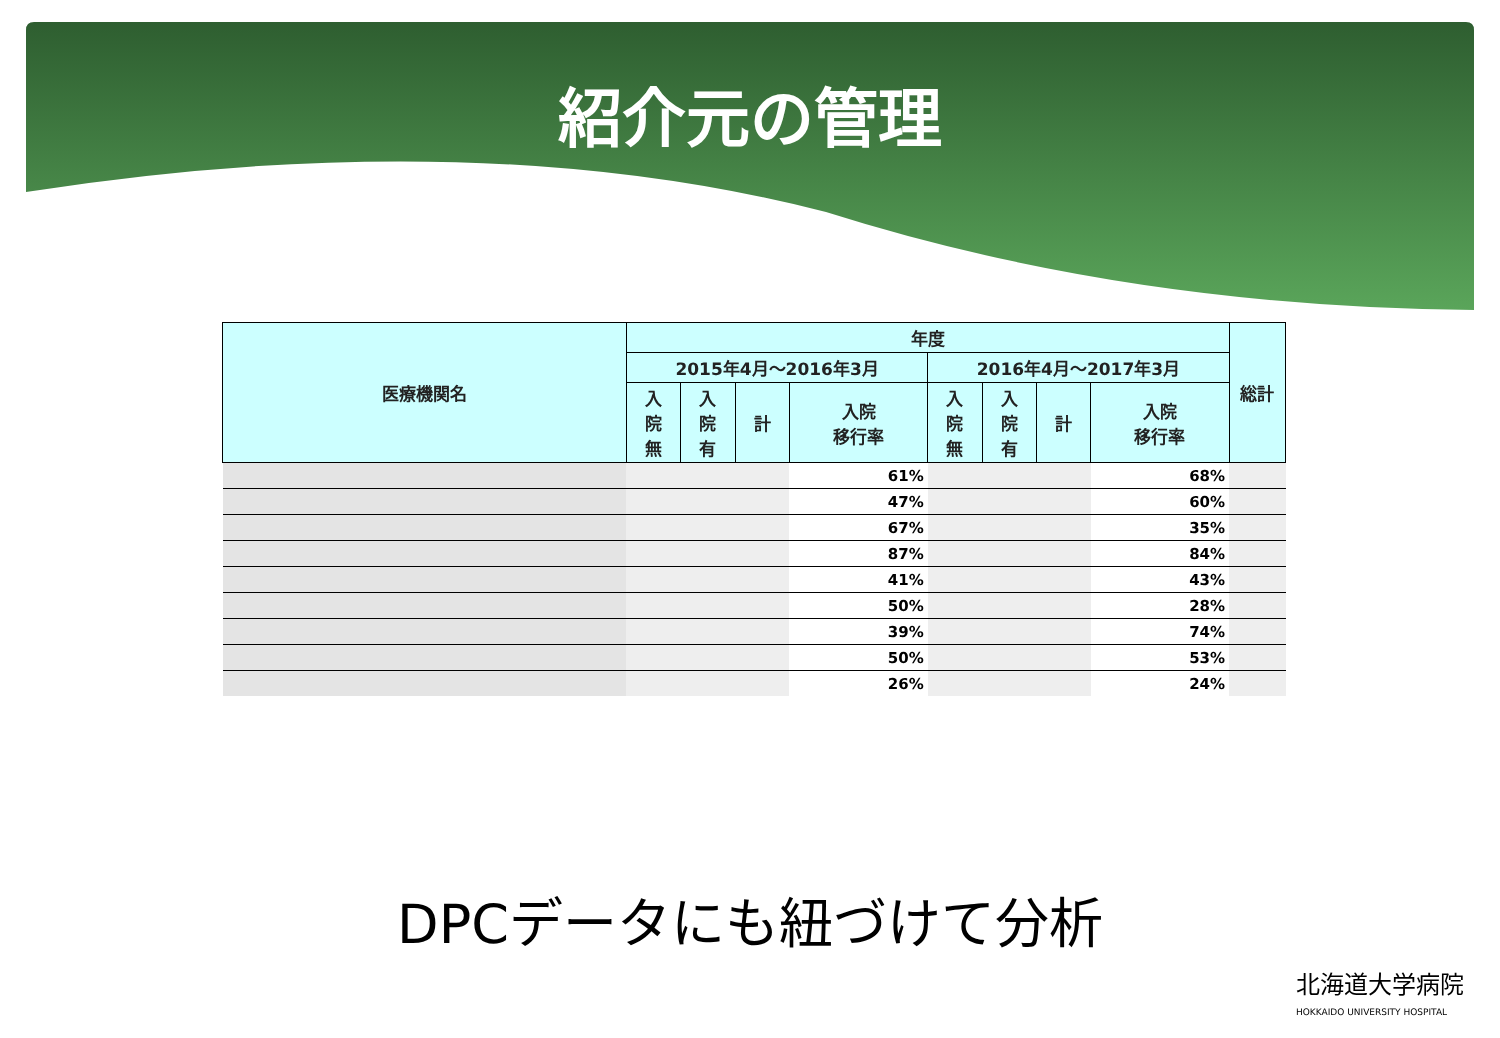紹介元の管理
| 医療機関名 | 年度 | | | | | | | | 総計 |
| --- | --- | --- | --- | --- | --- | --- | --- | --- | --- |
| | 2015年4月～2016年3月 | | | | 2016年4月～2017年3月 | | | | |
| | 入 院 無 | 入 院 有 | 計 | 入院 移行率 | 入 院 無 | 入 院 有 | 計 | 入院 移行率 | |
| | | | | 61% | | | | 68% | |
| | | | | 47% | | | | 60% | |
| | | | | 67% | | | | 35% | |
| | | | | 87% | | | | 84% | |
| | | | | 41% | | | | 43% | |
| | | | | 50% | | | | 28% | |
| | | | | 39% | | | | 74% | |
| | | | | 50% | | | | 53% | |
| | | | | 26% | | | | 24% | |
DPCデータにも紐づけて分析
北海道大学病院
HOKKAIDO UNIVERSITY HOSPITAL